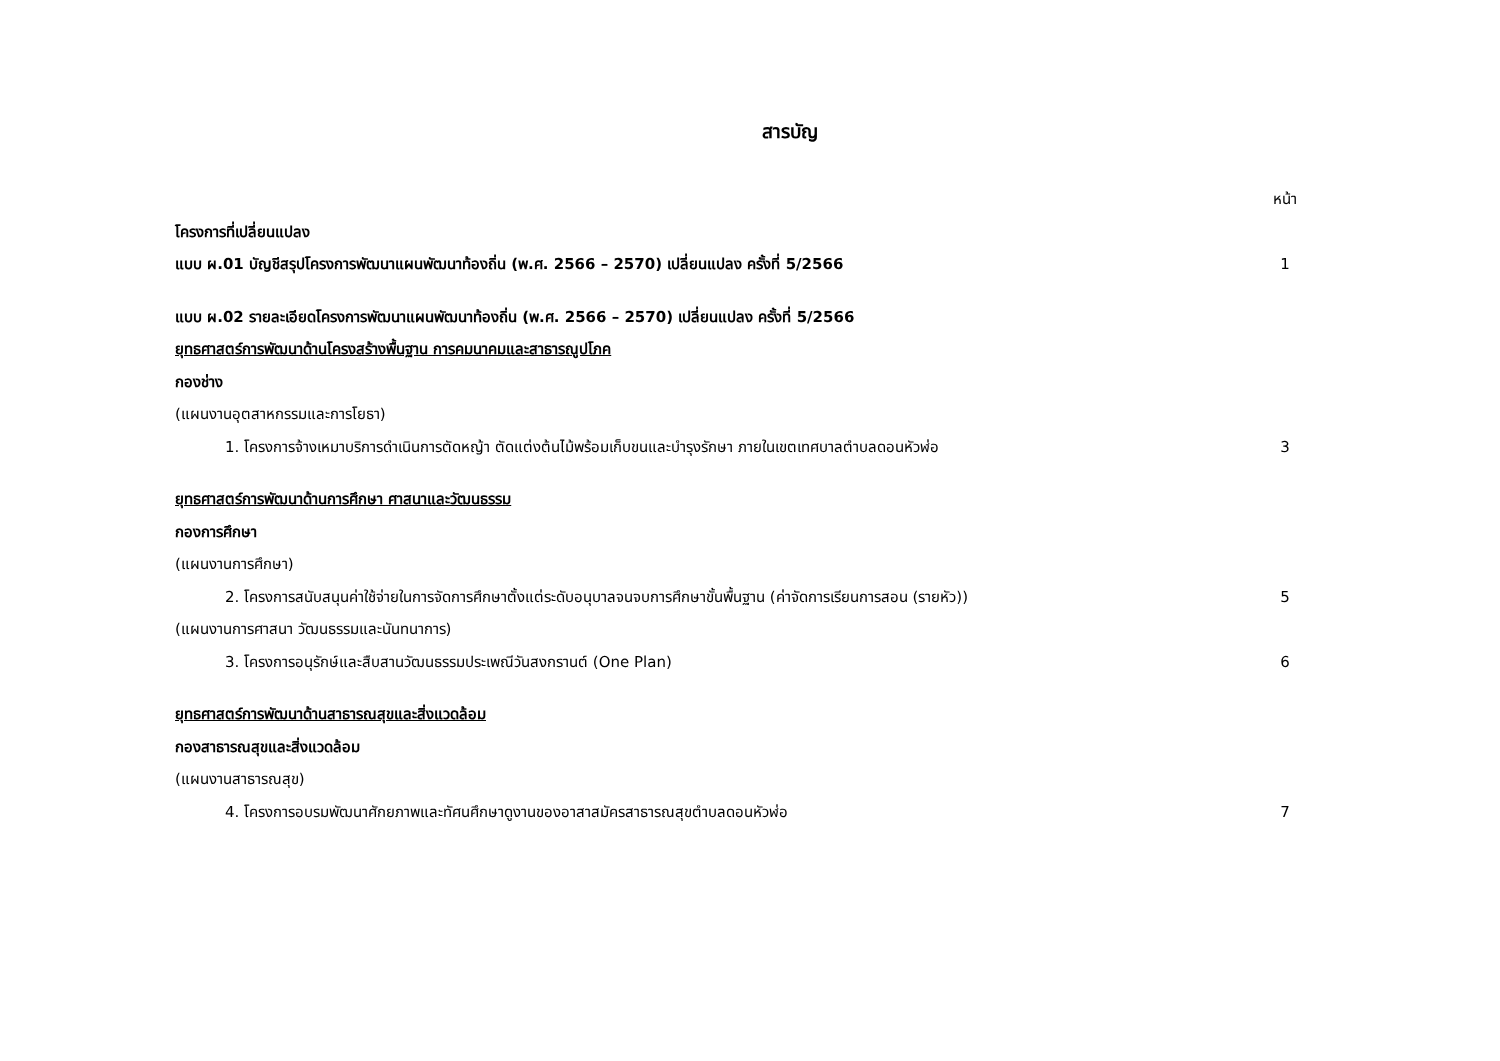สารบัญ
หน้า
โครงการที่เปลี่ยนแปลง
แบบ ผ.01 บัญชีสรุปโครงการพัฒนาแผนพัฒนาท้องถิ่น (พ.ศ. 2566 – 2570) เปลี่ยนแปลง ครั้งที่ 5/2566 1
แบบ ผ.02 รายละเอียดโครงการพัฒนาแผนพัฒนาท้องถิ่น (พ.ศ. 2566 – 2570) เปลี่ยนแปลง ครั้งที่ 5/2566
ยุทธศาสตร์การพัฒนาด้านโครงสร้างพื้นฐาน การคมนาคมและสาธารณูปโภค
กองช่าง
(แผนงานอุตสาหกรรมและการโยธา)
1. โครงการจ้างเหมาบริการดำเนินการตัดหญ้า ตัดแต่งต้นไม้พร้อมเก็บขนและบำรุงรักษา ภายในเขตเทศบาลตำบลดอนหัวฬ่อ 3
ยุทธศาสตร์การพัฒนาด้านการศึกษา ศาสนาและวัฒนธรรม
กองการศึกษา
(แผนงานการศึกษา)
2. โครงการสนับสนุนค่าใช้จ่ายในการจัดการศึกษาตั้งแต่ระดับอนุบาลจนจบการศึกษาขั้นพื้นฐาน (ค่าจัดการเรียนการสอน (รายหัว)) 5
(แผนงานการศาสนา วัฒนธรรมและนันทนาการ)
3. โครงการอนุรักษ์และสืบสานวัฒนธรรมประเพณีวันสงกรานต์ (One Plan) 6
ยุทธศาสตร์การพัฒนาด้านสาธารณสุขและสิ่งแวดล้อม
กองสาธารณสุขและสิ่งแวดล้อม
(แผนงานสาธารณสุข)
4. โครงการอบรมพัฒนาศักยภาพและทัศนศึกษาดูงานของอาสาสมัครสาธารณสุขตำบลดอนหัวฬ่อ 7